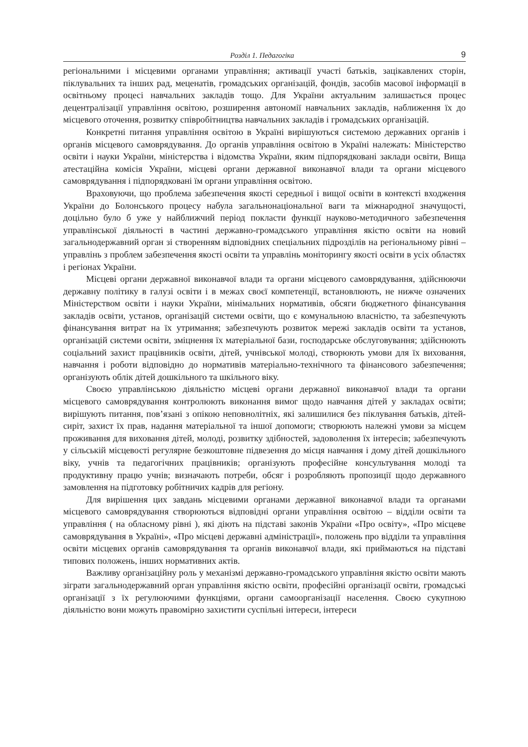Розділ 1. Педагогіка 9
регіональними і місцевими органами управління; активації участі батьків, зацікавлених сторін, піклувальних та інших рад, меценатів, громадських організацій, фондів, засобів масової інформації в освітньому процесі навчальних закладів тощо. Для України актуальним залишається процес децентралізації управління освітою, розширення автономії навчальних закладів, наближення їх до місцевого оточення, розвитку співробітництва навчальних закладів і громадських організацій.
Конкретні питання управління освітою в Україні вирішуються системою державних органів і органів місцевого самоврядування. До органів управління освітою в Україні належать: Міністерство освіти і науки України, міністерства і відомства України, яким підпорядковані заклади освіти, Вища атестаційна комісія України, місцеві органи державної виконавчої влади та органи місцевого самоврядування і підпорядковані їм органи управління освітою.
Враховуючи, що проблема забезпечення якості середньої і вищої освіти в контексті входження України до Болонського процесу набула загальнонаціональної ваги та міжнародної значущості, доцільно було б уже у найближчий період покласти функції науково-методичного забезпечення управлінської діяльності в частині державно-громадського управління якістю освіти на новий загальнодержавний орган зі створенням відповідних спеціальних підрозділів на регіональному рівні – управлінь з проблем забезпечення якості освіти та управлінь моніторингу якості освіти в усіх областях і регіонах України.
Місцеві органи державної виконавчої влади та органи місцевого самоврядування, здійснюючи державну політику в галузі освіти і в межах своєї компетенції, встановлюють, не нижче означених Міністерством освіти і науки України, мінімальних нормативів, обсяги бюджетного фінансування закладів освіти, установ, організацій системи освіти, що є комунальною власністю, та забезпечують фінансування витрат на їх утримання; забезпечують розвиток мережі закладів освіти та установ, організацій системи освіти, зміцнення їх матеріальної бази, господарське обслуговування; здійснюють соціальний захист працівників освіти, дітей, учнівської молоді, створюють умови для їх виховання, навчання і роботи відповідно до нормативів матеріально-технічного та фінансового забезпечення; організують облік дітей дошкільного та шкільного віку.
Своєю управлінською діяльністю місцеві органи державної виконавчої влади та органи місцевого самоврядування контролюють виконання вимог щодо навчання дітей у закладах освіти; вирішують питання, пов’язані з опікою неповнолітніх, які залишилися без піклування батьків, дітей-сиріт, захист їх прав, надання матеріальної та іншої допомоги; створюють належні умови за місцем проживання для виховання дітей, молоді, розвитку здібностей, задоволення їх інтересів; забезпечують у сільській місцевості регулярне безкоштовне підвезення до місця навчання і дому дітей дошкільного віку, учнів та педагогічних працівників; організують професійне консультування молоді та продуктивну працю учнів; визначають потреби, обсяг і розробляють пропозиції щодо державного замовлення на підготовку робітничих кадрів для регіону.
Для вирішення цих завдань місцевими органами державної виконавчої влади та органами місцевого самоврядування створюються відповідні органи управління освітою – відділи освіти та управління ( на обласному рівні ), які діють на підставі законів України «Про освіту», «Про місцеве самоврядування в Україні», «Про місцеві державні адміністрації», положень про відділи та управління освіти місцевих органів самоврядування та органів виконавчої влади, які приймаються на підставі типових положень, інших нормативних актів.
Важливу організаційну роль у механізмі державно-громадського управління якістю освіти мають зіграти загальнодержавний орган управління якістю освіти, професійні організації освіти, громадські організації з їх регулюючими функціями, органи самоорганізації населення. Своєю сукупною діяльністю вони можуть правомірно захистити суспільні інтереси, інтереси